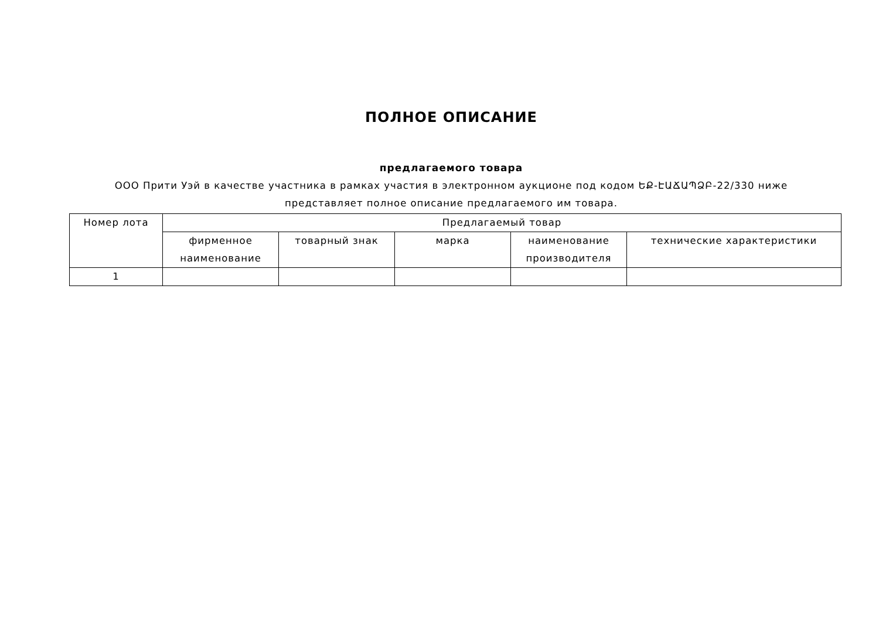ПОЛНОЕ ОПИСАНИЕ
предлагаемого товара
ООО Прити Уэй в качестве участника в рамках участия в электронном аукционе под кодом ԵՔ-ԷԱՃԱՊՁԲ-22/330 ниже
представляет полное описание предлагаемого им товара.
| Номер лота | Предлагаемый товар | | | | |
| --- | --- | --- | --- | --- | --- |
| | фирменное наименование | товарный знак | марка | наименование производителя | технические характеристики |
| 1 | | | | | |